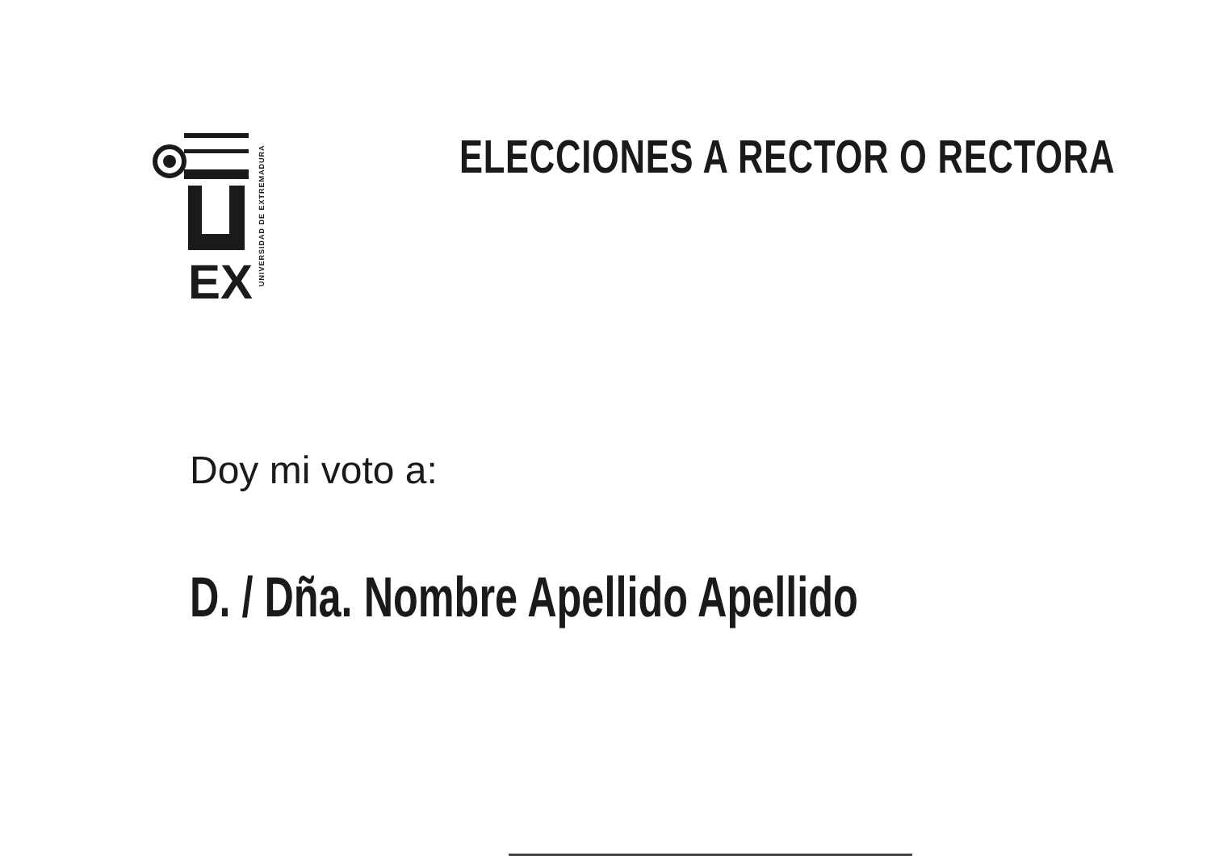EX
UNIVERSIDAD DE EXTREMADURA
ELECCIONES A RECTOR O RECTORA
Doy mi voto a:
D. / Dña. Nombre Apellido Apellido